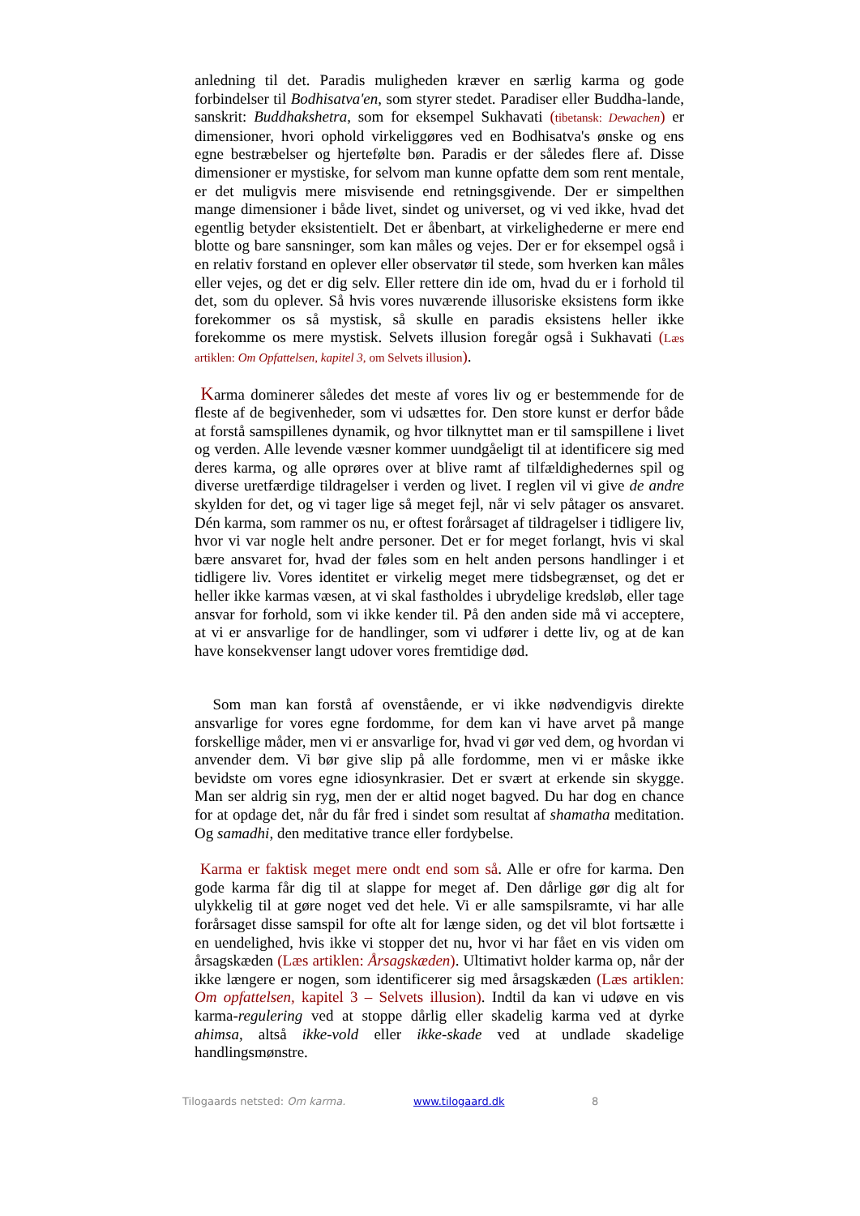anledning til det. Paradis muligheden kræver en særlig karma og gode forbindelser til Bodhisatva'en, som styrer stedet. Paradiser eller Buddha-lande, sanskrit: Buddhakshetra, som for eksempel Sukhavati (tibetansk: Dewachen) er dimensioner, hvori ophold virkeliggøres ved en Bodhisatva's ønske og ens egne bestræbelser og hjertefølte bøn. Paradis er der således flere af. Disse dimensioner er mystiske, for selvom man kunne opfatte dem som rent mentale, er det muligvis mere misvisende end retningsgivende. Der er simpelthen mange dimensioner i både livet, sindet og universet, og vi ved ikke, hvad det egentlig betyder eksistentielt. Det er åbenbart, at virkelighederne er mere end blotte og bare sansninger, som kan måles og vejes. Der er for eksempel også i en relativ forstand en oplever eller observatør til stede, som hverken kan måles eller vejes, og det er dig selv. Eller rettere din ide om, hvad du er i forhold til det, som du oplever. Så hvis vores nuværende illusoriske eksistens form ikke forekommer os så mystisk, så skulle en paradis eksistens heller ikke forekomme os mere mystisk. Selvets illusion foregår også i Sukhavati (Læs artiklen: Om Opfattelsen, kapitel 3, om Selvets illusion).
Karma dominerer således det meste af vores liv og er bestemmende for de fleste af de begivenheder, som vi udsættes for. Den store kunst er derfor både at forstå samspillenes dynamik, og hvor tilknyttet man er til samspillene i livet og verden. Alle levende væsner kommer uundgåeligt til at identificere sig med deres karma, og alle oprøres over at blive ramt af tilfældighedernes spil og diverse uretfærdige tildragelser i verden og livet. I reglen vil vi give de andre skylden for det, og vi tager lige så meget fejl, når vi selv påtager os ansvaret. Dén karma, som rammer os nu, er oftest forårsaget af tildragelser i tidligere liv, hvor vi var nogle helt andre personer. Det er for meget forlangt, hvis vi skal bære ansvaret for, hvad der føles som en helt anden persons handlinger i et tidligere liv. Vores identitet er virkelig meget mere tidsbegrænset, og det er heller ikke karmas væsen, at vi skal fastholdes i ubrydelige kredsløb, eller tage ansvar for forhold, som vi ikke kender til. På den anden side må vi acceptere, at vi er ansvarlige for de handlinger, som vi udfører i dette liv, og at de kan have konsekvenser langt udover vores fremtidige død.
Som man kan forstå af ovenstående, er vi ikke nødvendigvis direkte ansvarlige for vores egne fordomme, for dem kan vi have arvet på mange forskellige måder, men vi er ansvarlige for, hvad vi gør ved dem, og hvordan vi anvender dem. Vi bør give slip på alle fordomme, men vi er måske ikke bevidste om vores egne idiosynkrasier. Det er svært at erkende sin skygge. Man ser aldrig sin ryg, men der er altid noget bagved. Du har dog en chance for at opdage det, når du får fred i sindet som resultat af shamatha meditation. Og samadhi, den meditative trance eller fordybelse.
Karma er faktisk meget mere ondt end som så. Alle er ofre for karma. Den gode karma får dig til at slappe for meget af. Den dårlige gør dig alt for ulykkelig til at gøre noget ved det hele. Vi er alle samspilsramte, vi har alle forårsaget disse samspil for ofte alt for længe siden, og det vil blot fortsætte i en uendelighed, hvis ikke vi stopper det nu, hvor vi har fået en vis viden om årsagskæden (Læs artiklen: Årsagskæden). Ultimativt holder karma op, når der ikke længere er nogen, som identificerer sig med årsagskæden (Læs artiklen: Om opfattelsen, kapitel 3 – Selvets illusion). Indtil da kan vi udøve en vis karma-regulering ved at stoppe dårlig eller skadelig karma ved at dyrke ahimsa, altså ikke-vold eller ikke-skade ved at undlade skadelige handlingsmønstre.
Tilogaards netsted: Om karma. www.tilogaard.dk 8